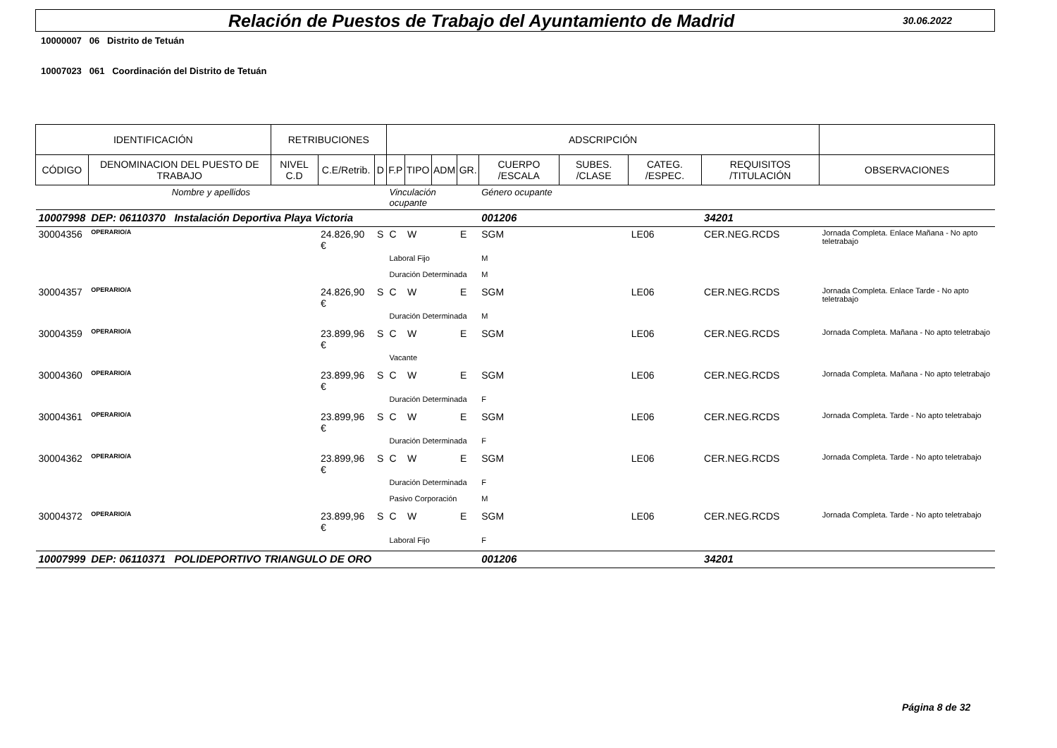Relación de Puestos de Trabajo del Ayuntamiento de Madrid
30.06.2022
10000007 06 Distrito de Tetuán
10007023 061 Coordinación del Distrito de Tetuán
| IDENTIFICACIÓN | | RETRIBUCIONES | | | ADSCRIPCIÓN | | | | | | | | |
| --- | --- | --- | --- | --- | --- | --- | --- | --- | --- | --- | --- | --- | --- |
| CÓDIGO | DENOMINACION DEL PUESTO DE TRABAJO | NIVEL C.D | C.E/Retrib. | D | F.P | TIPO | ADM | GR. | CUERPO /ESCALA | SUBES. /CLASE | CATEG. /ESPEC. | REQUISITOS /TITULACIÓN | OBSERVACIONES |
| Nombre y apellidos | | | | | Vinculación ocupante | | | | Género ocupante | | | | |
| 10007998 | DEP: 06110370 Instalación Deportiva Playa Victoria | | | | | | | | 001206 | | | 34201 | |
| 30004356 | OPERARIO/A | | 24.826,90 € | S | C | W | | E | SGM | | LE06 | CER.NEG.RCDS | Jornada Completa. Enlace Mañana - No apto teletrabajo |
| | | | | | Laboral Fijo | | | | M | | | | |
| | | | | | Duración Determinada | | | | M | | | | |
| 30004357 | OPERARIO/A | | 24.826,90 € | S | C | W | | E | SGM | | LE06 | CER.NEG.RCDS | Jornada Completa. Enlace Tarde - No apto teletrabajo |
| | | | | | Duración Determinada | | | | M | | | | |
| 30004359 | OPERARIO/A | | 23.899,96 € | S | C | W | | E | SGM | | LE06 | CER.NEG.RCDS | Jornada Completa. Mañana - No apto teletrabajo |
| | | | | | Vacante | | | | | | | | |
| 30004360 | OPERARIO/A | | 23.899,96 € | S | C | W | | E | SGM | | LE06 | CER.NEG.RCDS | Jornada Completa. Mañana - No apto teletrabajo |
| | | | | | Duración Determinada | | | | F | | | | |
| 30004361 | OPERARIO/A | | 23.899,96 € | S | C | W | | E | SGM | | LE06 | CER.NEG.RCDS | Jornada Completa. Tarde - No apto teletrabajo |
| | | | | | Duración Determinada | | | | F | | | | |
| 30004362 | OPERARIO/A | | 23.899,96 € | S | C | W | | E | SGM | | LE06 | CER.NEG.RCDS | Jornada Completa. Tarde - No apto teletrabajo |
| | | | | | Duración Determinada | | | | F | | | | |
| | | | | | Pasivo Corporación | | | | M | | | | |
| 30004372 | OPERARIO/A | | 23.899,96 € | S | C | W | | E | SGM | | LE06 | CER.NEG.RCDS | Jornada Completa. Tarde - No apto teletrabajo |
| | | | | | Laboral Fijo | | | | F | | | | |
| 10007999 | DEP: 06110371 POLIDEPORTIVO TRIANGULO DE ORO | | | | | | | | 001206 | | | 34201 | |
Página 8 de 32